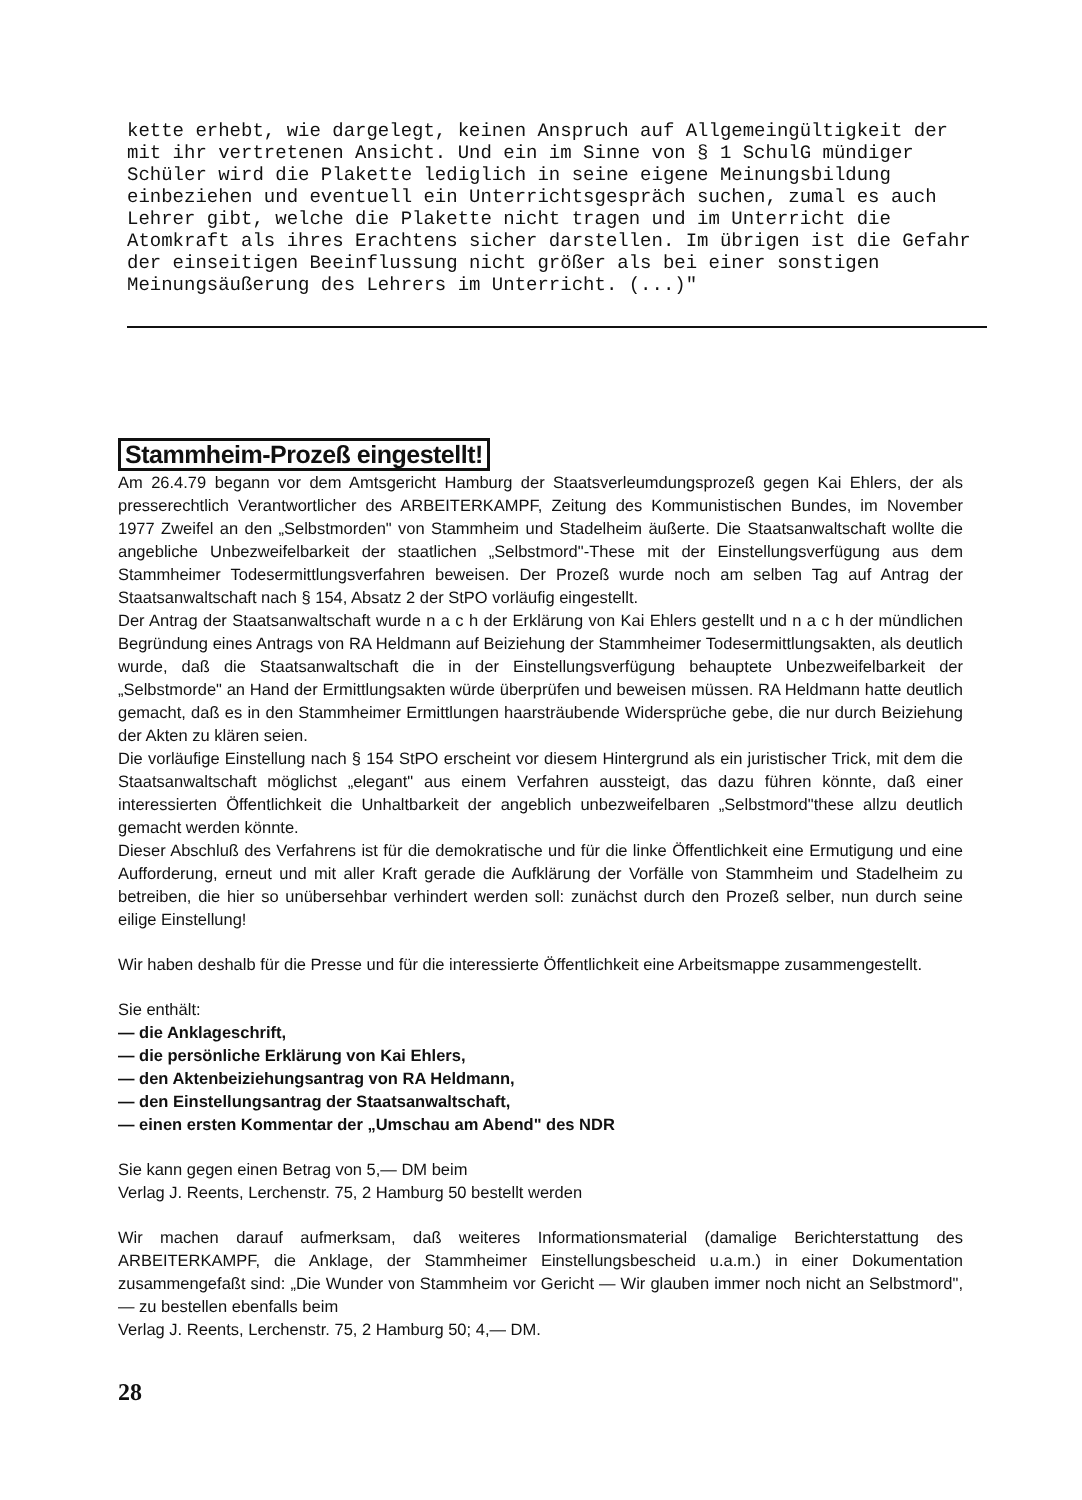kette erhebt, wie dargelegt, keinen Anspruch auf Allgemeingültigkeit der mit ihr vertretenen Ansicht. Und ein im Sinne von § 1 SchulG mündiger Schüler wird die Plakette lediglich in seine eigene Meinungsbildung einbeziehen und eventuell ein Unterrichtsgespräch suchen, zumal es auch Lehrer gibt, welche die Plakette nicht tragen und im Unterricht die Atomkraft als ihres Erachtens sicher darstellen. Im übrigen ist die Gefahr der einseitigen Beeinflussung nicht größer als bei einer sonstigen Meinungsäußerung des Lehrers im Unterricht. (...)"
Stammheim-Prozeß eingestellt!
Am 26.4.79 begann vor dem Amtsgericht Hamburg der Staatsverleumdungsprozeß gegen Kai Ehlers, der als presserechtlich Verantwortlicher des ARBEITERKAMPF, Zeitung des Kommunistischen Bundes, im November 1977 Zweifel an den „Selbstmorden" von Stammheim und Stadelheim äußerte. Die Staatsanwaltschaft wollte die angebliche Unbezweifelbarkeit der staatlichen „Selbstmord"-These mit der Einstellungsverfügung aus dem Stammheimer Todesermittlungsverfahren beweisen. Der Prozeß wurde noch am selben Tag auf Antrag der Staatsanwaltschaft nach § 154, Absatz 2 der StPO vorläufig eingestellt.
Der Antrag der Staatsanwaltschaft wurde n a c h der Erklärung von Kai Ehlers gestellt und n a c h der mündlichen Begründung eines Antrags von RA Heldmann auf Beiziehung der Stammheimer Todesermittlungsakten, als deutlich wurde, daß die Staatsanwaltschaft die in der Einstellungsverfügung behauptete Unbezweifelbarkeit der „Selbstmorde" an Hand der Ermittlungsakten würde überprüfen und beweisen müssen. RA Heldmann hatte deutlich gemacht, daß es in den Stammheimer Ermittlungen haarsträubende Widersprüche gebe, die nur durch Beiziehung der Akten zu klären seien.
Die vorläufige Einstellung nach § 154 StPO erscheint vor diesem Hintergrund als ein juristischer Trick, mit dem die Staatsanwaltschaft möglichst „elegant" aus einem Verfahren aussteigt, das dazu führen könnte, daß einer interessierten Öffentlichkeit die Unhaltbarkeit der angeblich unbezweifelbaren „Selbstmord"these allzu deutlich gemacht werden könnte.
Dieser Abschluß des Verfahrens ist für die demokratische und für die linke Öffentlichkeit eine Ermutigung und eine Aufforderung, erneut und mit aller Kraft gerade die Aufklärung der Vorfälle von Stammheim und Stadelheim zu betreiben, die hier so unübersehbar verhindert werden soll: zunächst durch den Prozeß selber, nun durch seine eilige Einstellung!
Wir haben deshalb für die Presse und für die interessierte Öffentlichkeit eine Arbeitsmappe zusammengestellt.
Sie enthält:
— die Anklageschrift,
— die persönliche Erklärung von Kai Ehlers,
— den Aktenbeiziehungsantrag von RA Heldmann,
— den Einstellungsantrag der Staatsanwaltschaft,
— einen ersten Kommentar der „Umschau am Abend" des NDR
Sie kann gegen einen Betrag von 5,— DM beim
Verlag J. Reents, Lerchenstr. 75, 2 Hamburg 50 bestellt werden
Wir machen darauf aufmerksam, daß weiteres Informationsmaterial (damalige Berichterstattung des ARBEITERKAMPF, die Anklage, der Stammheimer Einstellungsbescheid u.a.m.) in einer Dokumentation zusammengefaßt sind: „Die Wunder von Stammheim vor Gericht — Wir glauben immer noch nicht an Selbstmord", — zu bestellen ebenfalls beim
Verlag J. Reents, Lerchenstr. 75, 2 Hamburg 50; 4,— DM.
28